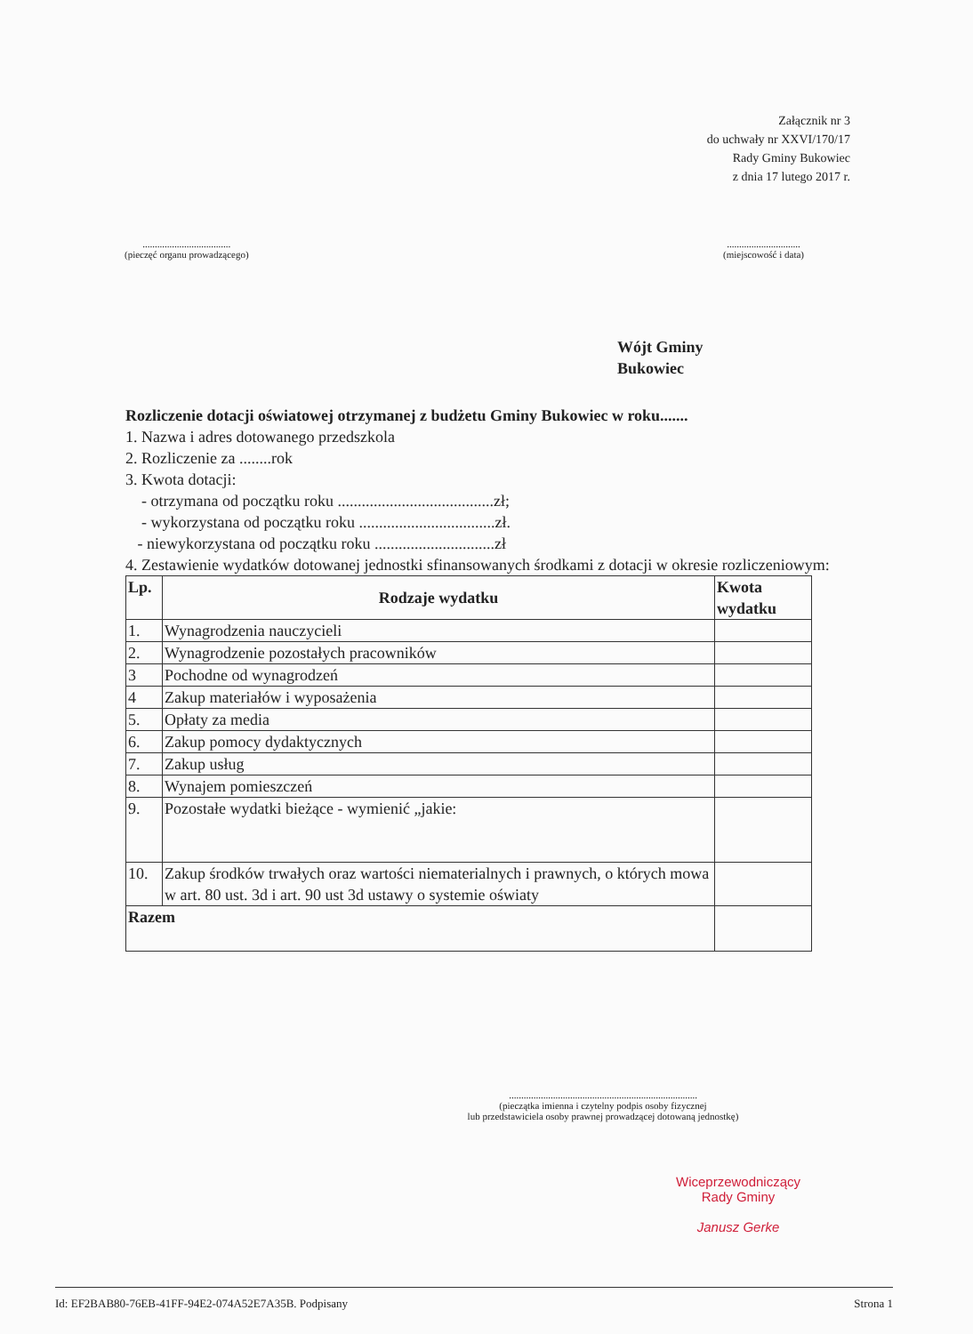Załącznik nr 3
do uchwały nr XXVI/170/17
Rady Gminy Bukowiec
z dnia 17 lutego 2017 r.
....................................
(pieczęć organu prowadzącego)
..............................
(miejscowość i data)
Wójt Gminy
Bukowiec
Rozliczenie dotacji oświatowej otrzymanej z budżetu Gminy Bukowiec w roku.......
1. Nazwa i adres dotowanego przedszkola
2. Rozliczenie za ........rok
3. Kwota dotacji:
- otrzymana od początku roku .......................................zł;
- wykorzystana od początku roku ..................................zł.
- niewykorzystana od początku roku ..............................zł
4. Zestawienie wydatków dotowanej jednostki sfinansowanych środkami z dotacji w okresie rozliczeniowym:
| Lp. | Rodzaje wydatku | Kwota wydatku |
| --- | --- | --- |
| 1. | Wynagrodzenia nauczycieli | |
| 2. | Wynagrodzenie pozostałych pracowników | |
| 3 | Pochodne od wynagrodzeń | |
| 4 | Zakup materiałów i wyposażenia | |
| 5. | Opłaty za media | |
| 6. | Zakup pomocy dydaktycznych | |
| 7. | Zakup usług | |
| 8. | Wynajem pomieszczeń | |
| 9. | Pozostałe wydatki bieżące - wymienić „jakie: | |
| 10. | Zakup środków trwałych oraz wartości niematerialnych i prawnych, o których mowa w art. 80 ust. 3d i art. 90 ust 3d ustawy o systemie oświaty | |
| Razem | | |
.............................................................................
(pieczątka imienna i czytelny podpis osoby fizycznej
lub przedstawiciela osoby prawnej prowadzącej dotowaną jednostkę)
Wiceprzewodniczący
Rady Gminy
Janusz Gerke
Id: EF2BAB80-76EB-41FF-94E2-074A52E7A35B. Podpisany Strona 1